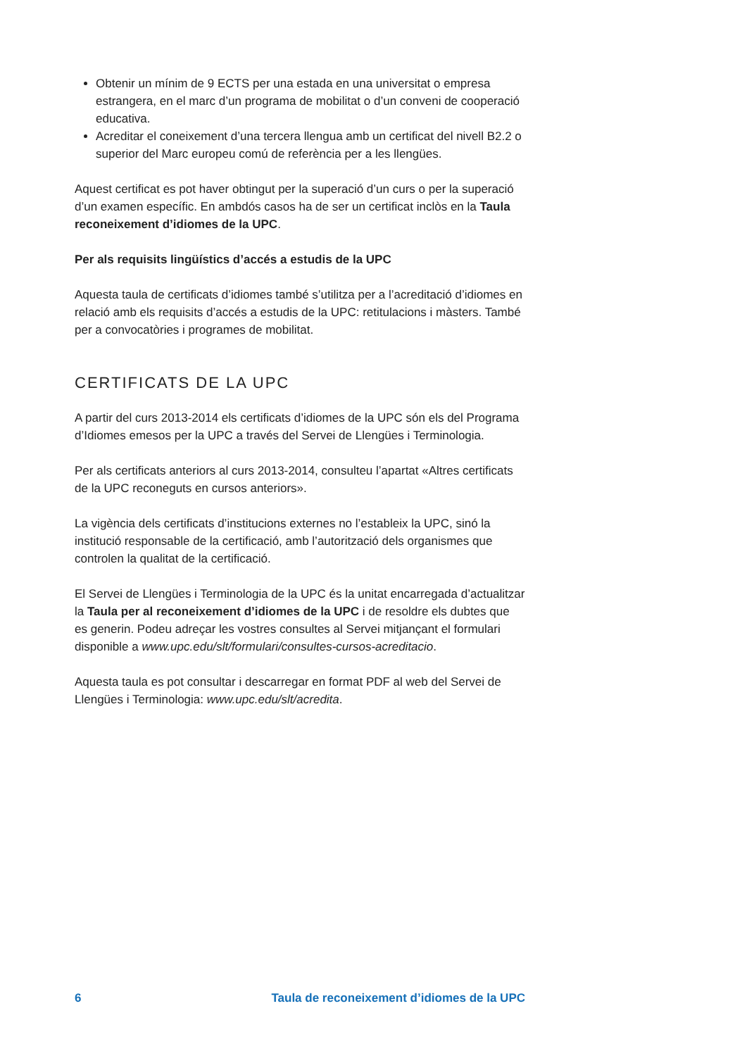Obtenir un mínim de 9 ECTS per una estada en una universitat o empresa estrangera, en el marc d’un programa de mobilitat o d’un conveni de cooperació educativa.
Acreditar el coneixement d’una tercera llengua amb un certificat del nivell B2.2 o superior del Marc europeu comú de referència per a les llengües.
Aquest certificat es pot haver obtingut per la superació d’un curs o per la superació d’un examen específic. En ambdós casos ha de ser un certificat inclòs en la Taula reconeixement d’idiomes de la UPC.
Per als requisits lingüístics d’accés a estudis de la UPC
Aquesta taula de certificats d’idiomes també s’utilitza per a l’acreditació d’idiomes en relació amb els requisits d’accés a estudis de la UPC: retitulacions i màsters. També per a convocatòries i programes de mobilitat.
CERTIFICATS DE LA UPC
A partir del curs 2013-2014 els certificats d’idiomes de la UPC són els del Programa d’Idiomes emesos per la UPC a través del Servei de Llengües i Terminologia.
Per als certificats anteriors al curs 2013-2014, consulteu l’apartat «Altres certificats de la UPC reconeguts en cursos anteriors».
La vigència dels certificats d’institucions externes no l’estableix la UPC, sinó la institució responsable de la certificació, amb l’autorització dels organismes que controlen la qualitat de la certificació.
El Servei de Llengües i Terminologia de la UPC és la unitat encarregada d’actualitzar la Taula per al reconeixement d’idiomes de la UPC i de resoldre els dubtes que es generin. Podeu adreçar les vostres consultes al Servei mitjançant el formulari disponible a www.upc.edu/slt/formulari/consultes-cursos-acreditacio.
Aquesta taula es pot consultar i descarregar en format PDF al web del Servei de Llengües i Terminologia: www.upc.edu/slt/acredita.
6 Taula de reconeixement d’idiomes de la UPC